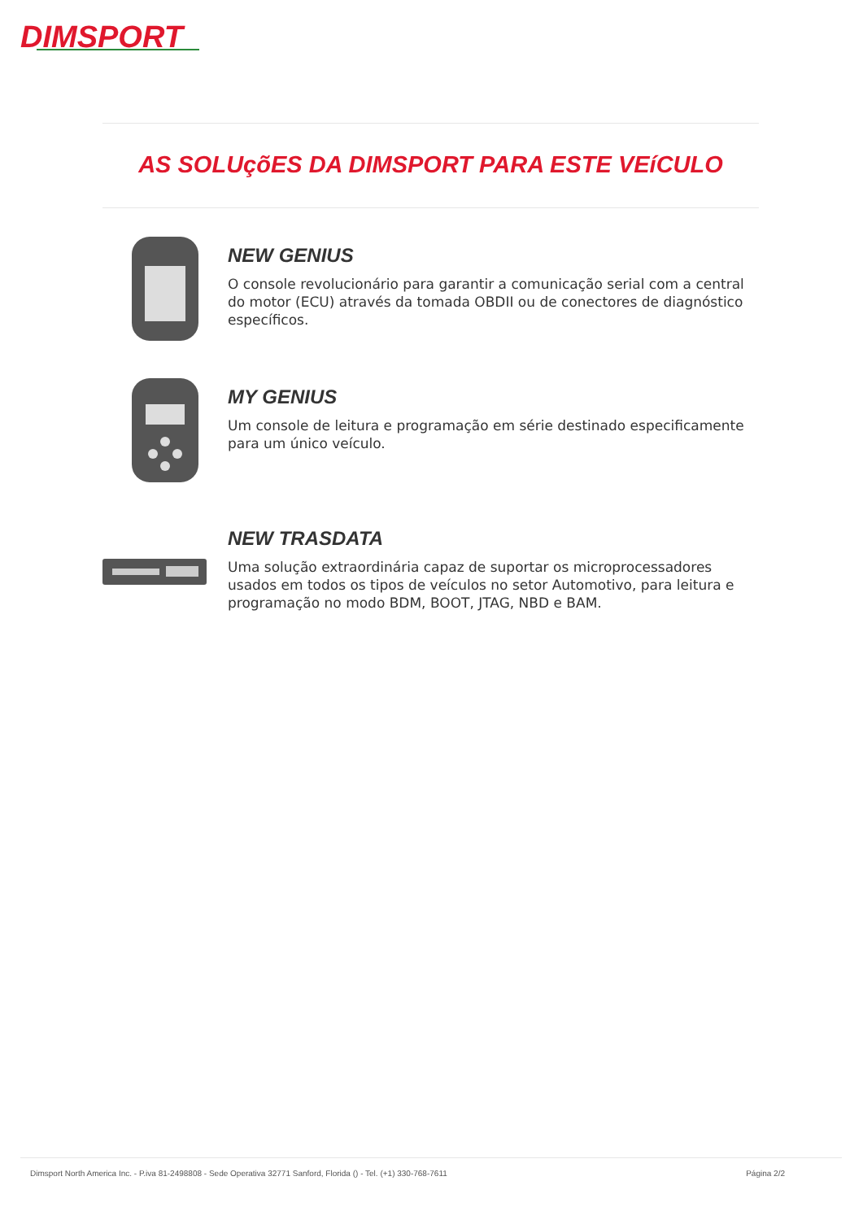DIMSPORT
AS SOLUçõES DA DIMSPORT PARA ESTE VEíCULO
NEW GENIUS
O console revolucionário para garantir a comunicação serial com a central do motor (ECU) através da tomada OBDII ou de conectores de diagnóstico específicos.
MY GENIUS
Um console de leitura e programação em série destinado especificamente para um único veículo.
NEW TRASDATA
Uma solução extraordinária capaz de suportar os microprocessadores usados em todos os tipos de veículos no setor Automotivo, para leitura e programação no modo BDM, BOOT, JTAG, NBD e BAM.
Dimsport North America Inc. - P.iva 81-2498808 - Sede Operativa 32771 Sanford, Florida () - Tel. (+1) 330-768-7611 Página 2/2